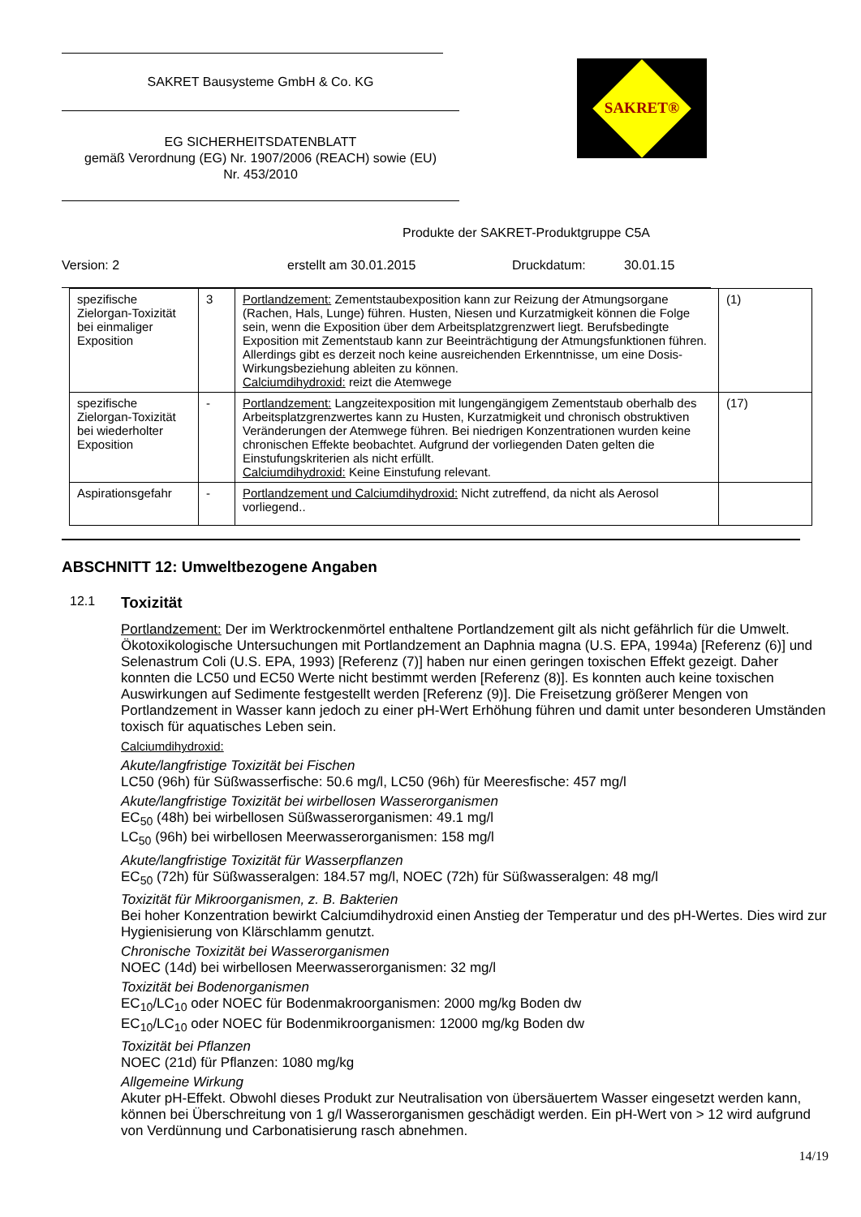SAKRET Bausysteme GmbH & Co. KG
EG SICHERHEITSDATENBLATT
gemäß Verordnung (EG) Nr. 1907/2006 (REACH) sowie (EU)
Nr. 453/2010
SAKRET®
Produkte der SAKRET-Produktgruppe C5A
Version: 2 erstellt am 30.01.2015 Druckdatum: 30.01.15
| spezifische Zielorgan-Toxizität bei einmaliger Exposition | 3 | Portlandzement: Zementstaubexposition kann zur Reizung der Atmungsorgane (Rachen, Hals, Lunge) führen. Husten, Niesen und Kurzatmigkeit können die Folge sein, wenn die Exposition über dem Arbeitsplatzgrenzwert liegt. Berufsbedingte Exposition mit Zementstaub kann zur Beeinträchtigung der Atmungsfunktionen führen. Allerdings gibt es derzeit noch keine ausreichenden Erkenntnisse, um eine Dosis-Wirkungsbeziehung ableiten zu können. Calciumdihydroxid: reizt die Atemwege | (1) |
| spezifische Zielorgan-Toxizität bei wiederholter Exposition | - | Portlandzement: Langzeitexposition mit lungengängigem Zementstaub oberhalb des Arbeitsplatzgrenzwertes kann zu Husten, Kurzatmigkeit und chronisch obstruktiven Veränderungen der Atemwege führen. Bei niedrigen Konzentrationen wurden keine chronischen Effekte beobachtet. Aufgrund der vorliegenden Daten gelten die Einstufungskriterien als nicht erfüllt. Calciumdihydroxid: Keine Einstufung relevant. | (17) |
| Aspirationsgefahr | - | Portlandzement und Calciumdihydroxid: Nicht zutreffend, da nicht als Aerosol vorliegend.. | |
ABSCHNITT 12: Umweltbezogene Angaben
12.1 Toxizität
Portlandzement: Der im Werktrockenmörtel enthaltene Portlandzement gilt als nicht gefährlich für die Umwelt. Ökotoxikologische Untersuchungen mit Portlandzement an Daphnia magna (U.S. EPA, 1994a) [Referenz (6)] und Selenastrum Coli (U.S. EPA, 1993) [Referenz (7)] haben nur einen geringen toxischen Effekt gezeigt. Daher konnten die LC50 und EC50 Werte nicht bestimmt werden [Referenz (8)]. Es konnten auch keine toxischen Auswirkungen auf Sedimente festgestellt werden [Referenz (9)]. Die Freisetzung größerer Mengen von Portlandzement in Wasser kann jedoch zu einer pH-Wert Erhöhung führen und damit unter besonderen Umständen toxisch für aquatisches Leben sein.
Calciumdihydroxid:
Akute/langfristige Toxizität bei Fischen
LC50 (96h) für Süßwasserfische: 50.6 mg/l, LC50 (96h) für Meeresfische: 457 mg/l
Akute/langfristige Toxizität bei wirbellosen Wasserorganismen
EC<sub>50</sub> (48h) bei wirbellosen Süßwasserorganismen: 49.1 mg/l
LC<sub>50</sub> (96h) bei wirbellosen Meerwasserorganismen: 158 mg/l
Akute/langfristige Toxizität für Wasserpflanzen
EC<sub>50</sub> (72h) für Süßwasseralgen: 184.57 mg/l, NOEC (72h) für Süßwasseralgen: 48 mg/l
Toxizität für Mikroorganismen, z. B. Bakterien
Bei hoher Konzentration bewirkt Calciumdihydroxid einen Anstieg der Temperatur und des pH-Wertes. Dies wird zur Hygienisierung von Klärschlamm genutzt.
Chronische Toxizität bei Wasserorganismen
NOEC (14d) bei wirbellosen Meerwasserorganismen: 32 mg/l
Toxizität bei Bodenorganismen
EC<sub>10</sub>/LC<sub>10</sub> oder NOEC für Bodenmakroorganismen: 2000 mg/kg Boden dw
EC<sub>10</sub>/LC<sub>10</sub> oder NOEC für Bodenmikroorganismen: 12000 mg/kg Boden dw
Toxizität bei Pflanzen
NOEC (21d) für Pflanzen: 1080 mg/kg
Allgemeine Wirkung
Akuter pH-Effekt. Obwohl dieses Produkt zur Neutralisation von übersäuertem Wasser eingesetzt werden kann, können bei Überschreitung von 1 g/l Wasserorganismen geschädigt werden. Ein pH-Wert von > 12 wird aufgrund von Verdünnung und Carbonatisierung rasch abnehmen.
14/19